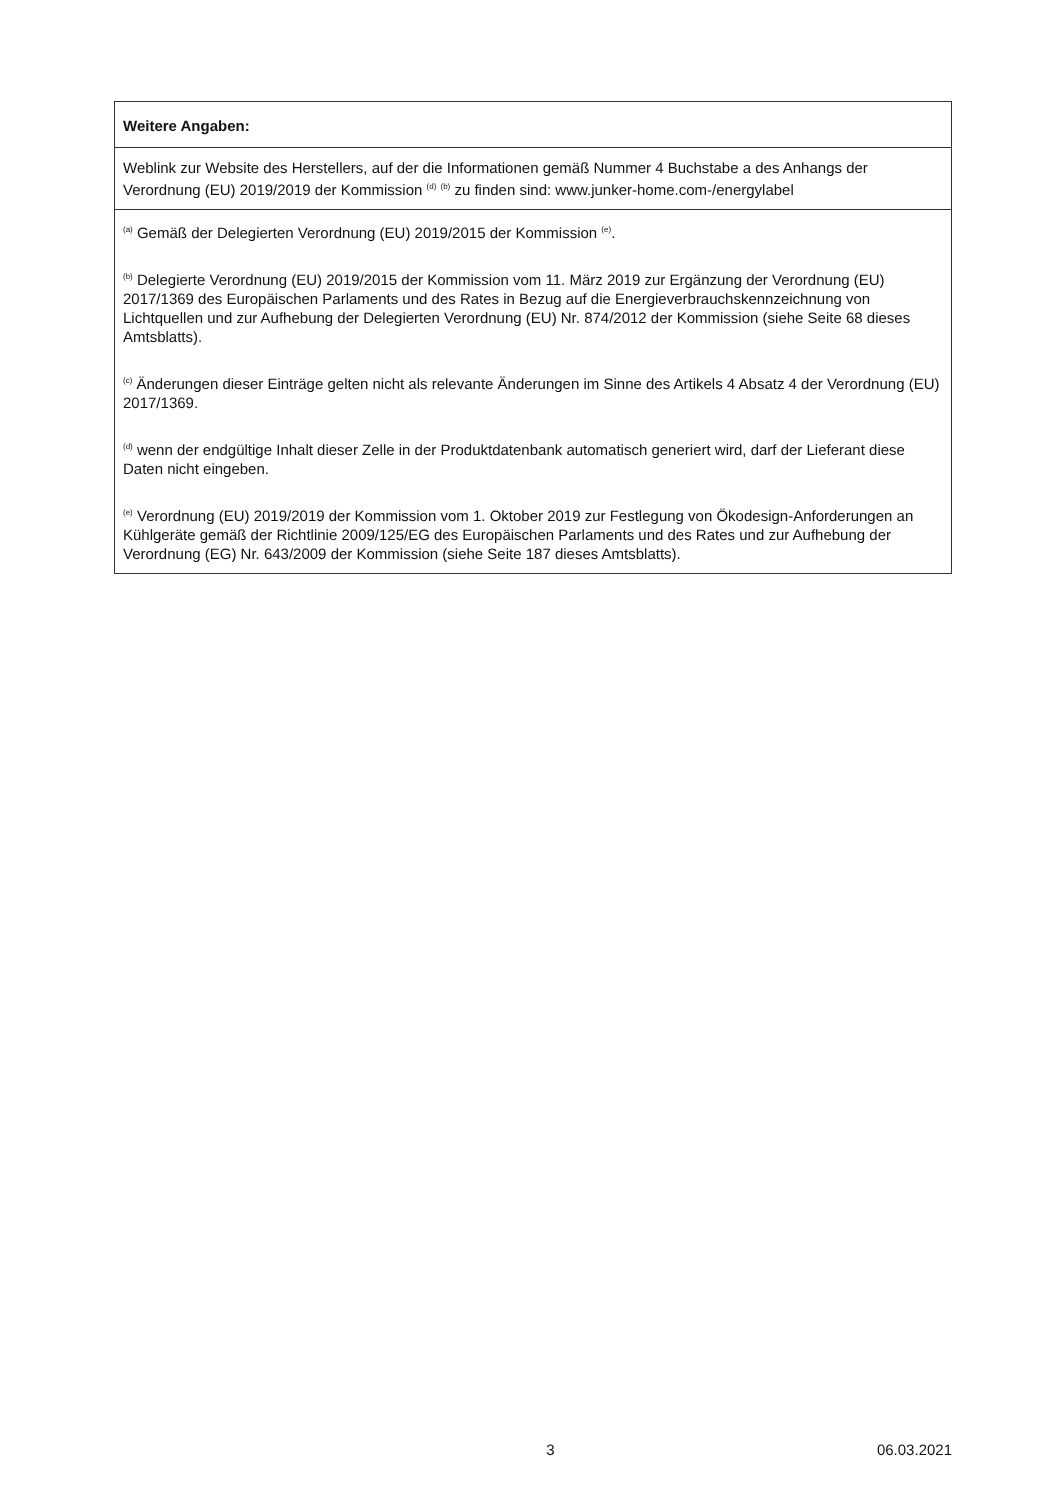| Weitere Angaben: |
| --- |
| Weblink zur Website des Herstellers, auf der die Informationen gemäß Nummer 4 Buchstabe a des Anhangs der Verordnung (EU) 2019/2019 der Kommission <sup>(d)</sup> <sup>(b)</sup> zu finden sind: www.junker-home.com-/energylabel |
| <sup>(a)</sup> Gemäß der Delegierten Verordnung (EU) 2019/2015 der Kommission <sup>(e)</sup>. <sup>(b)</sup> Delegierte Verordnung (EU) 2019/2015 der Kommission vom 11. März 2019 zur Ergänzung der Verordnung (EU) 2017/1369 des Europäischen Parlaments und des Rates in Bezug auf die Energieverbrauchskennzeichnung von Lichtquellen und zur Aufhebung der Delegierten Verordnung (EU) Nr. 874/2012 der Kommission (siehe Seite 68 dieses Amtsblatts). <sup>(c)</sup> Änderungen dieser Einträge gelten nicht als relevante Änderungen im Sinne des Artikels 4 Absatz 4 der Verordnung (EU) 2017/1369. <sup>(d)</sup> wenn der endgültige Inhalt dieser Zelle in der Produktdatenbank automatisch generiert wird, darf der Lieferant diese Daten nicht eingeben. <sup>(e)</sup> Verordnung (EU) 2019/2019 der Kommission vom 1. Oktober 2019 zur Festlegung von Ökodesign-Anforderungen an Kühlgeräte gemäß der Richtlinie 2009/125/EG des Europäischen Parlaments und des Rates und zur Aufhebung der Verordnung (EG) Nr. 643/2009 der Kommission (siehe Seite 187 dieses Amtsblatts). |
3 06.03.2021